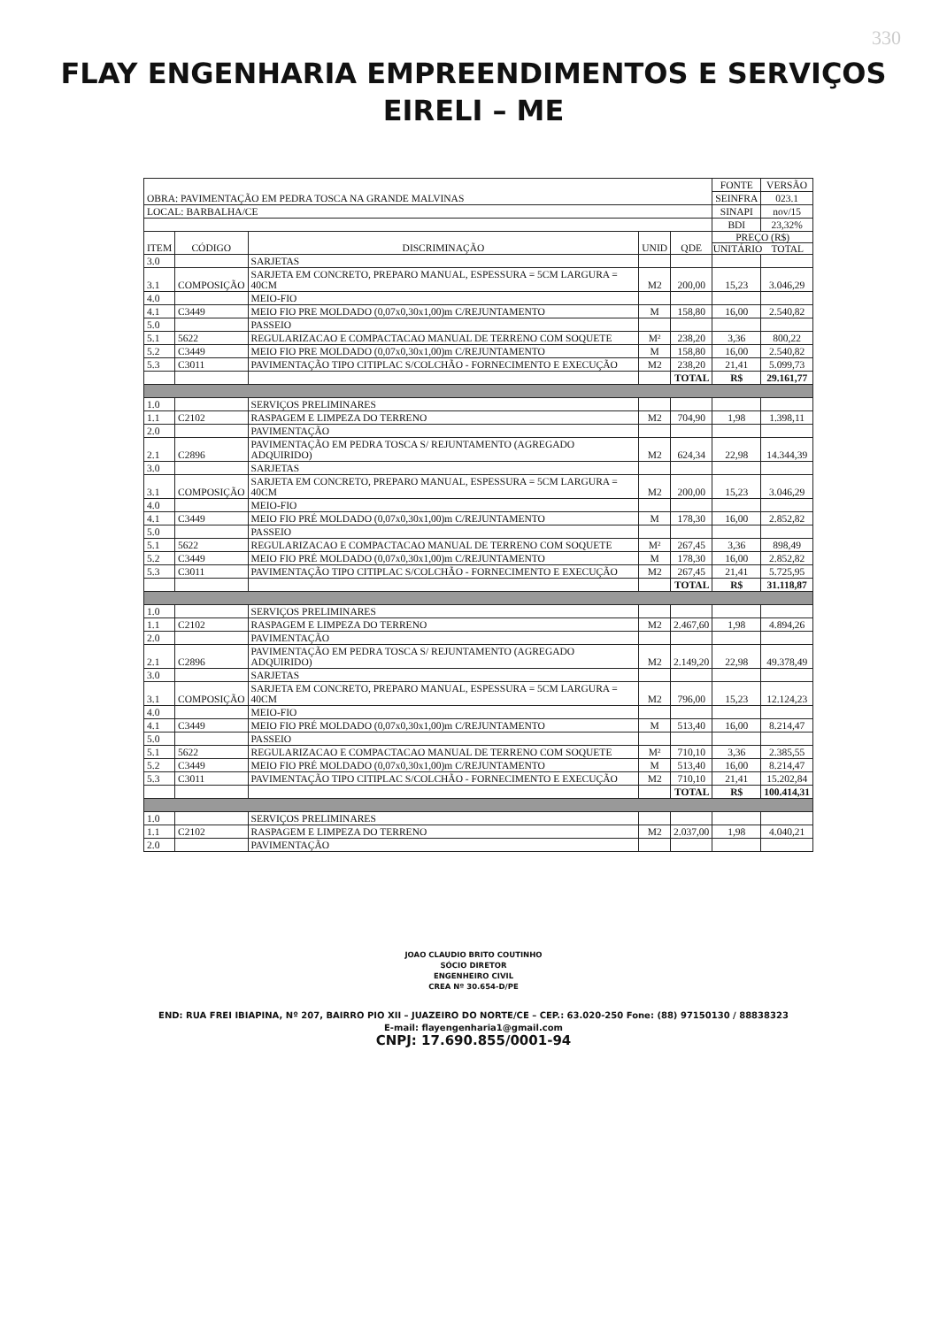330
FLAY ENGENHARIA EMPREENDIMENTOS E SERVIÇOS
EIRELI – ME
| OBRA: PAVIMENTAÇÃO EM PEDRA TOSCA NA GRANDE MALVINAS | | | | | FONTE | VERSÃO |
| | | | | | SEINFRA | 023.1 |
| LOCAL: BARBALHA/CE | | | | | SINAPI | nov/15 |
| | | | | | BDI | 23,32% |
| ITEM | CÓDIGO | DISCRIMINAÇÃO | UNID | QDE | PREÇO (R$) UNITÁRIO TOTAL | |
| 3.0 | | SARJETAS | | | | |
| 3.1 | COMPOSIÇÃO | SARJETA EM CONCRETO, PREPARO MANUAL, ESPESSURA = 5CM LARGURA = 40CM | M2 | 200,00 | 15,23 | 3.046,29 |
| 4.0 | | MEIO-FIO | | | | |
| 4.1 | C3449 | MEIO FIO PRE MOLDADO (0,07x0,30x1,00)m C/REJUNTAMENTO | M | 158,80 | 16,00 | 2.540,82 |
| 5.0 | | PASSEIO | | | | |
| 5.1 | 5622 | REGULARIZACAO E COMPACTACAO MANUAL DE TERRENO COM SOQUETE | M² | 238,20 | 3,36 | 800,22 |
| 5.2 | C3449 | MEIO FIO PRE MOLDADO (0,07x0,30x1,00)m C/REJUNTAMENTO | M | 158,80 | 16,00 | 2.540,82 |
| 5.3 | C3011 | PAVIMENTAÇÃO TIPO CITIPLAC S/COLCHÃO - FORNECIMENTO E EXECUÇÃO | M2 | 238,20 | 21,41 | 5.099,73 |
| | | | | TOTAL | R$ | 29.161,77 |
| 1.0 | | SERVIÇOS PRELIMINARES | | | | |
| 1.1 | C2102 | RASPAGEM E LIMPEZA DO TERRENO | M2 | 704,90 | 1,98 | 1.398,11 |
| 2.0 | | PAVIMENTAÇÃO | | | | |
| 2.1 | C2896 | PAVIMENTAÇÃO EM PEDRA TOSCA S/ REJUNTAMENTO (AGREGADO ADQUIRIDO) | M2 | 624,34 | 22,98 | 14.344,39 |
| 3.0 | | SARJETAS | | | | |
| 3.1 | COMPOSIÇÃO | SARJETA EM CONCRETO, PREPARO MANUAL, ESPESSURA = 5CM LARGURA = 40CM | M2 | 200,00 | 15,23 | 3.046,29 |
| 4.0 | | MEIO-FIO | | | | |
| 4.1 | C3449 | MEIO FIO PRÉ MOLDADO (0,07x0,30x1,00)m C/REJUNTAMENTO | M | 178,30 | 16,00 | 2.852,82 |
| 5.0 | | PASSEIO | | | | |
| 5.1 | 5622 | REGULARIZACAO E COMPACTACAO MANUAL DE TERRENO COM SOQUETE | M² | 267,45 | 3,36 | 898,49 |
| 5.2 | C3449 | MEIO FIO PRÉ MOLDADO (0,07x0,30x1,00)m C/REJUNTAMENTO | M | 178,30 | 16,00 | 2.852,82 |
| 5.3 | C3011 | PAVIMENTAÇÃO TIPO CITIPLAC S/COLCHÃO - FORNECIMENTO E EXECUÇÃO | M2 | 267,45 | 21,41 | 5.725,95 |
| | | | | TOTAL | R$ | 31.118,87 |
| 1.0 | | SERVIÇOS PRELIMINARES | | | | |
| 1.1 | C2102 | RASPAGEM E LIMPEZA DO TERRENO | M2 | 2.467,60 | 1,98 | 4.894,26 |
| 2.0 | | PAVIMENTAÇÃO | | | | |
| 2.1 | C2896 | PAVIMENTAÇÃO EM PEDRA TOSCA S/ REJUNTAMENTO (AGREGADO ADQUIRIDO) | M2 | 2.149,20 | 22,98 | 49.378,49 |
| 3.0 | | SARJETAS | | | | |
| 3.1 | COMPOSIÇÃO | SARJETA EM CONCRETO, PREPARO MANUAL, ESPESSURA = 5CM LARGURA = 40CM | M2 | 796,00 | 15,23 | 12.124,23 |
| 4.0 | | MEIO-FIO | | | | |
| 4.1 | C3449 | MEIO FIO PRÉ MOLDADO (0,07x0,30x1,00)m C/REJUNTAMENTO | M | 513,40 | 16,00 | 8.214,47 |
| 5.0 | | PASSEIO | | | | |
| 5.1 | 5622 | REGULARIZACAO E COMPACTACAO MANUAL DE TERRENO COM SOQUETE | M² | 710,10 | 3,36 | 2.385,55 |
| 5.2 | C3449 | MEIO FIO PRÉ MOLDADO (0,07x0,30x1,00)m C/REJUNTAMENTO | M | 513,40 | 16,00 | 8.214,47 |
| 5.3 | C3011 | PAVIMENTAÇÃO TIPO CITIPLAC S/COLCHÃO - FORNECIMENTO E EXECUÇÃO | M2 | 710,10 | 21,41 | 15.202,84 |
| | | | | TOTAL | R$ | 100.414,31 |
| 1.0 | | SERVIÇOS PRELIMINARES | | | | |
| 1.1 | C2102 | RASPAGEM E LIMPEZA DO TERRENO | M2 | 2.037,00 | 1,98 | 4.040,21 |
| 2.0 | | PAVIMENTAÇÃO | | | | |
JOAO CLAUDIO BRITO COUTINHO
SÓCIO DIRETOR
ENGENHEIRO CIVIL
CREA Nº 30.654-D/PE
END: RUA FREI IBIAPINA, Nº 207, BAIRRO PIO XII – JUAZEIRO DO NORTE/CE – CEP.: 63.020-250 Fone: (88) 97150130 / 88838323
E-mail: flayengenharia1@gmail.com
CNPJ: 17.690.855/0001-94